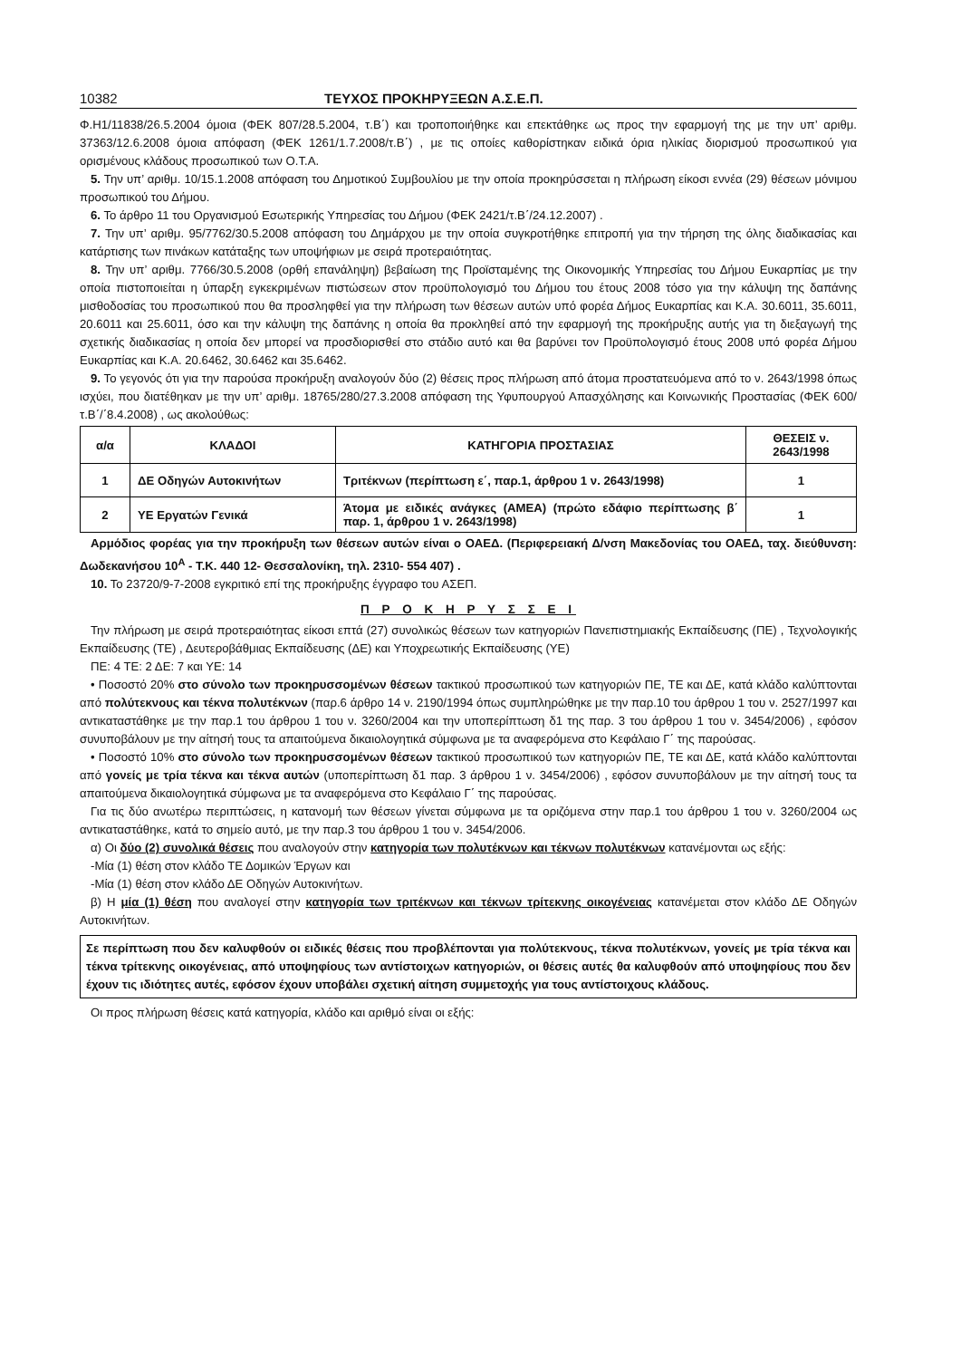10382 ΤΕΥΧΟΣ ΠΡΟΚΗΡΥΞΕΩΝ Α.Σ.Ε.Π.
Φ.Η1/11838/26.5.2004 όμοια (ΦΕΚ 807/28.5.2004, τ.Β΄) και τροποποιήθηκε και επεκτάθηκε ως προς την εφαρμογή της με την υπ’ αριθμ. 37363/12.6.2008 όμοια απόφαση (ΦΕΚ 1261/1.7.2008/τ.Β΄) , με τις οποίες καθορίστηκαν ειδικά όρια ηλικίας διορισμού προσωπικού για ορισμένους κλάδους προσωπικού των Ο.Τ.Α.
5. Την υπ’ αριθμ. 10/15.1.2008 απόφαση του Δημοτικού Συμβουλίου με την οποία προκηρύσσεται η πλήρωση είκοσι εννέα (29) θέσεων μόνιμου προσωπικού του Δήμου.
6. Το άρθρο 11 του Οργανισμού Εσωτερικής Υπηρεσίας του Δήμου (ΦΕΚ 2421/τ.Β΄/24.12.2007) .
7. Την υπ’ αριθμ. 95/7762/30.5.2008 απόφαση του Δημάρχου με την οποία συγκροτήθηκε επιτροπή για την τήρηση της όλης διαδικασίας και κατάρτισης των πινάκων κατάταξης των υποψήφιων με σειρά προτεραιότητας.
8. Την υπ’ αριθμ. 7766/30.5.2008 (ορθή επανάληψη) βεβαίωση της Προϊσταμένης της Οικονομικής Υπηρεσίας του Δήμου Ευκαρπίας με την οποία πιστοποιείται η ύπαρξη εγκεκριμένων πιστώσεων στον προϋπολογισμό του Δήμου του έτους 2008 τόσο για την κάλυψη της δαπάνης μισθοδοσίας του προσωπικού που θα προσληφθεί για την πλήρωση των θέσεων αυτών υπό φορέα Δήμος Ευκαρπίας και Κ.Α. 30.6011, 35.6011, 20.6011 και 25.6011, όσο και την κάλυψη της δαπάνης η οποία θα προκληθεί από την εφαρμογή της προκήρυξης αυτής για τη διεξαγωγή της σχετικής διαδικασίας η οποία δεν μπορεί να προσδιορισθεί στο στάδιο αυτό και θα βαρύνει τον Προϋπολογισμό έτους 2008 υπό φορέα Δήμου Ευκαρπίας και Κ.Α. 20.6462, 30.6462 και 35.6462.
9. Το γεγονός ότι για την παρούσα προκήρυξη αναλογούν δύο (2) θέσεις προς πλήρωση από άτομα προστατευόμενα από το ν. 2643/1998 όπως ισχύει, που διατέθηκαν με την υπ’ αριθμ. 18765/280/27.3.2008 απόφαση της Υφυπουργού Απασχόλησης και Κοινωνικής Προστασίας (ΦΕΚ 600/τ.Β΄/΄8.4.2008) , ως ακολούθως:
| α/α | ΚΛΑΔΟΙ | ΚΑΤΗΓΟΡΙΑ ΠΡΟΣΤΑΣΙΑΣ | ΘΕΣΕΙΣ ν. 2643/1998 |
| --- | --- | --- | --- |
| 1 | ΔΕ Οδηγών Αυτοκινήτων | Τριτέκνων (περίπτωση ε΄, παρ.1, άρθρου 1 ν. 2643/1998) | 1 |
| 2 | ΥΕ Εργατών Γενικά | Άτομα με ειδικές ανάγκες (ΑΜΕΑ) (πρώτο εδάφιο περίπτωσης β΄ παρ. 1, άρθρου 1 ν. 2643/1998) | 1 |
Αρμόδιος φορέας για την προκήρυξη των θέσεων αυτών είναι ο ΟΑΕΔ. (Περιφερειακή Δ/νση Μακεδονίας του ΟΑΕΔ, ταχ. διεύθυνση: Δωδεκανήσου 10<sup>Α</sup> - Τ.Κ. 440 12- Θεσσαλονίκη, τηλ. 2310- 554 407) .
10. Το 23720/9-7-2008 εγκριτικό επί της προκήρυξης έγγραφο του ΑΣΕΠ.
Π Ρ Ο Κ Η Ρ Υ Σ Σ Ε Ι
Την πλήρωση με σειρά προτεραιότητας είκοσι επτά (27) συνολικώς θέσεων των κατηγοριών Πανεπιστημιακής Εκπαίδευσης (ΠΕ) , Τεχνολογικής Εκπαίδευσης (ΤΕ) , Δευτεροβάθμιας Εκπαίδευσης (ΔΕ) και Υποχρεωτικής Εκπαίδευσης (ΥΕ)
ΠΕ: 4 ΤΕ: 2 ΔΕ: 7 και ΥΕ: 14
• Ποσοστό 20% στο σύνολο των προκηρυσσομένων θέσεων τακτικού προσωπικού των κατηγοριών ΠΕ, ΤΕ και ΔΕ, κατά κλάδο καλύπτονται από πολύτεκνους και τέκνα πολυτέκνων (παρ.6 άρθρο 14 ν. 2190/1994 όπως συμπληρώθηκε με την παρ.10 του άρθρου 1 του ν. 2527/1997 και αντικαταστάθηκε με την παρ.1 του άρθρου 1 του ν. 3260/2004 και την υποπερίπτωση δ1 της παρ. 3 του άρθρου 1 του ν. 3454/2006) , εφόσον συνυποβάλουν με την αίτησή τους τα απαιτούμενα δικαιολογητικά σύμφωνα με τα αναφερόμενα στο Κεφάλαιο Γ΄ της παρούσας.
• Ποσοστό 10% στο σύνολο των προκηρυσσομένων θέσεων τακτικού προσωπικού των κατηγοριών ΠΕ, ΤΕ και ΔΕ, κατά κλάδο καλύπτονται από γονείς με τρία τέκνα και τέκνα αυτών (υποπερίπτωση δ1 παρ. 3 άρθρου 1 ν. 3454/2006) , εφόσον συνυποβάλουν με την αίτησή τους τα απαιτούμενα δικαιολογητικά σύμφωνα με τα αναφερόμενα στο Κεφάλαιο Γ΄ της παρούσας.
Για τις δύο ανωτέρω περιπτώσεις, η κατανομή των θέσεων γίνεται σύμφωνα με τα οριζόμενα στην παρ.1 του άρθρου 1 του ν. 3260/2004 ως αντικαταστάθηκε, κατά το σημείο αυτό, με την παρ.3 του άρθρου 1 του ν. 3454/2006.
α) Οι δύο (2) συνολικά θέσεις που αναλογούν στην κατηγορία των πολυτέκνων και τέκνων πολυτέκνων κατανέμονται ως εξής:
-Μία (1) θέση στον κλάδο ΤΕ Δομικών Έργων και
-Μία (1) θέση στον κλάδο ΔΕ Οδηγών Αυτοκινήτων.
β) Η μία (1) θέση που αναλογεί στην κατηγορία των τριτέκνων και τέκνων τρίτεκνης οικογένειας κατανέμεται στον κλάδο ΔΕ Οδηγών Αυτοκινήτων.
Σε περίπτωση που δεν καλυφθούν οι ειδικές θέσεις που προβλέπονται για πολύτεκνους, τέκνα πολυτέκνων, γονείς με τρία τέκνα και τέκνα τρίτεκνης οικογένειας, από υποψηφίους των αντίστοιχων κατηγοριών, οι θέσεις αυτές θα καλυφθούν από υποψηφίους που δεν έχουν τις ιδιότητες αυτές, εφόσον έχουν υποβάλει σχετική αίτηση συμμετοχής για τους αντίστοιχους κλάδους.
Οι προς πλήρωση θέσεις κατά κατηγορία, κλάδο και αριθμό είναι οι εξής: